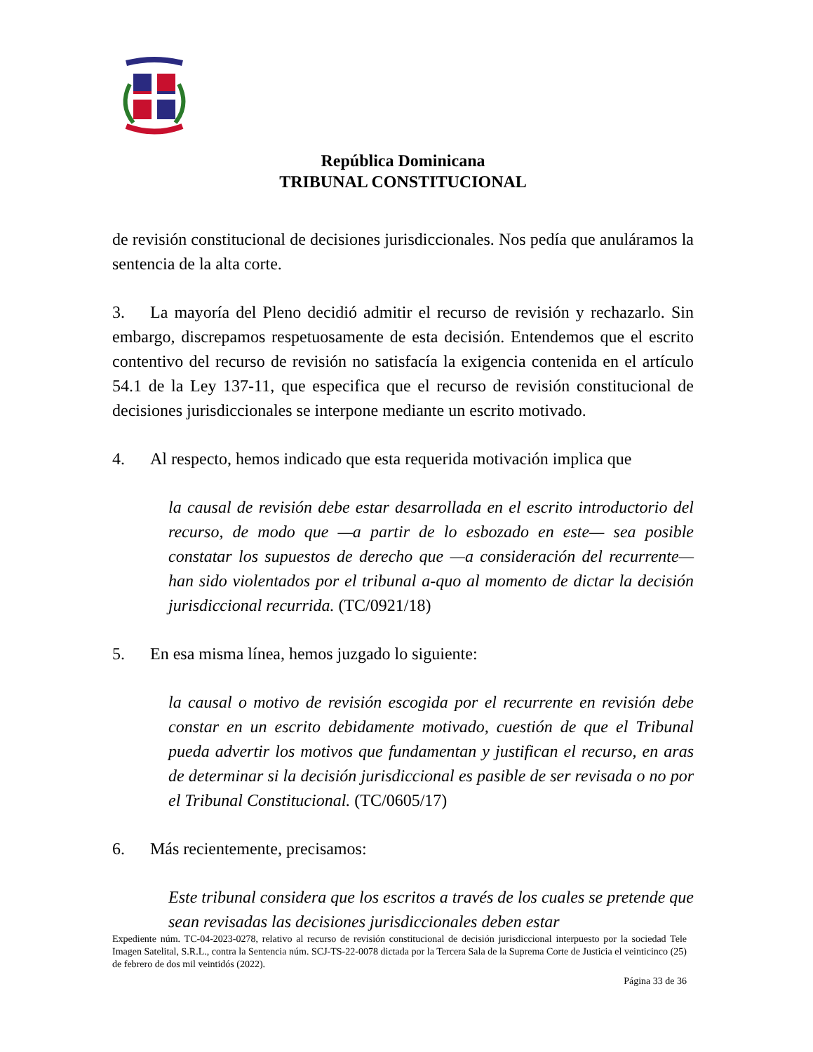República Dominicana
TRIBUNAL CONSTITUCIONAL
de revisión constitucional de decisiones jurisdiccionales. Nos pedía que anuláramos la sentencia de la alta corte.
3. La mayoría del Pleno decidió admitir el recurso de revisión y rechazarlo. Sin embargo, discrepamos respetuosamente de esta decisión. Entendemos que el escrito contentivo del recurso de revisión no satisfacía la exigencia contenida en el artículo 54.1 de la Ley 137-11, que especifica que el recurso de revisión constitucional de decisiones jurisdiccionales se interpone mediante un escrito motivado.
4. Al respecto, hemos indicado que esta requerida motivación implica que
la causal de revisión debe estar desarrollada en el escrito introductorio del recurso, de modo que —a partir de lo esbozado en este— sea posible constatar los supuestos de derecho que —a consideración del recurrente— han sido violentados por el tribunal a-quo al momento de dictar la decisión jurisdiccional recurrida. (TC/0921/18)
5. En esa misma línea, hemos juzgado lo siguiente:
la causal o motivo de revisión escogida por el recurrente en revisión debe constar en un escrito debidamente motivado, cuestión de que el Tribunal pueda advertir los motivos que fundamentan y justifican el recurso, en aras de determinar si la decisión jurisdiccional es pasible de ser revisada o no por el Tribunal Constitucional. (TC/0605/17)
6. Más recientemente, precisamos:
Este tribunal considera que los escritos a través de los cuales se pretende que sean revisadas las decisiones jurisdiccionales deben estar
Expediente núm. TC-04-2023-0278, relativo al recurso de revisión constitucional de decisión jurisdiccional interpuesto por la sociedad Tele Imagen Satelital, S.R.L., contra la Sentencia núm. SCJ-TS-22-0078 dictada por la Tercera Sala de la Suprema Corte de Justicia el veinticinco (25) de febrero de dos mil veintidós (2022).
Página 33 de 36